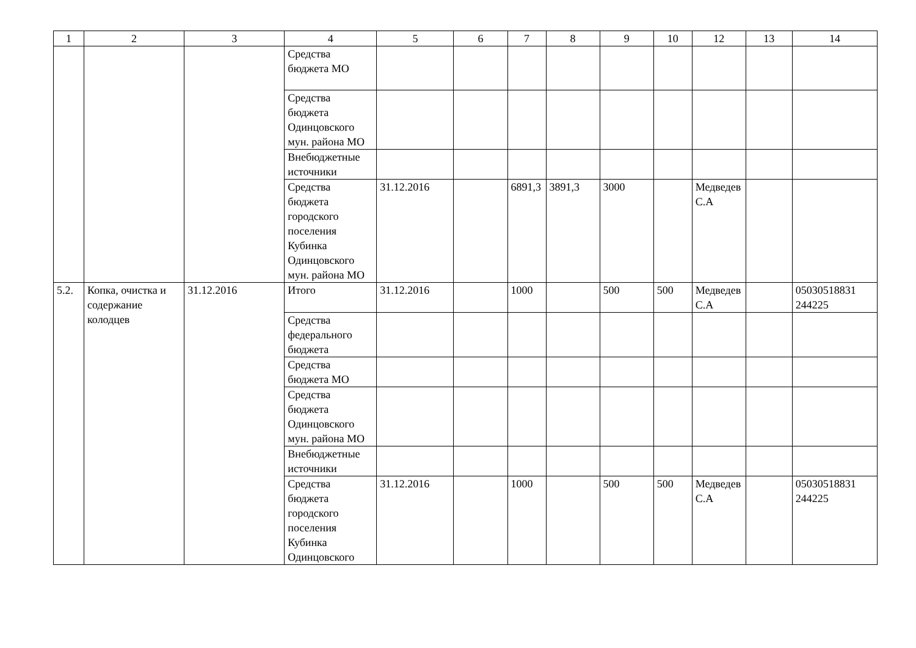| 1 | 2 | 3 | 4 | 5 | 6 | 7 | 8 | 9 | 10 | 12 | 13 | 14 |
| --- | --- | --- | --- | --- | --- | --- | --- | --- | --- | --- | --- | --- |
| | | | Средства бюджета МО | | | | | | | | | |
| | | | Средства бюджета Одинцовского мун. района МО | | | | | | | | | |
| | | | Внебюджетные источники | | | | | | | | | |
| | | | Средства бюджета городского поселения Кубинка Одинцовского мун. района МО | 31.12.2016 | | 6891,3 | 3891,3 | 3000 | | Медведев С.А | | |
| 5.2. | Копка, очистка и содержание колодцев | 31.12.2016 | Итого | 31.12.2016 | | 1000 | | 500 | 500 | Медведев С.А | | 05030518831 244225 |
| | | | Средства федерального бюджета | | | | | | | | | |
| | | | Средства бюджета МО | | | | | | | | | |
| | | | Средства бюджета Одинцовского мун. района МО | | | | | | | | | |
| | | | Внебюджетные источники | | | | | | | | | |
| | | | Средства бюджета городского поселения Кубинка Одинцовского | 31.12.2016 | | 1000 | | 500 | 500 | Медведев С.А | | 05030518831 244225 |